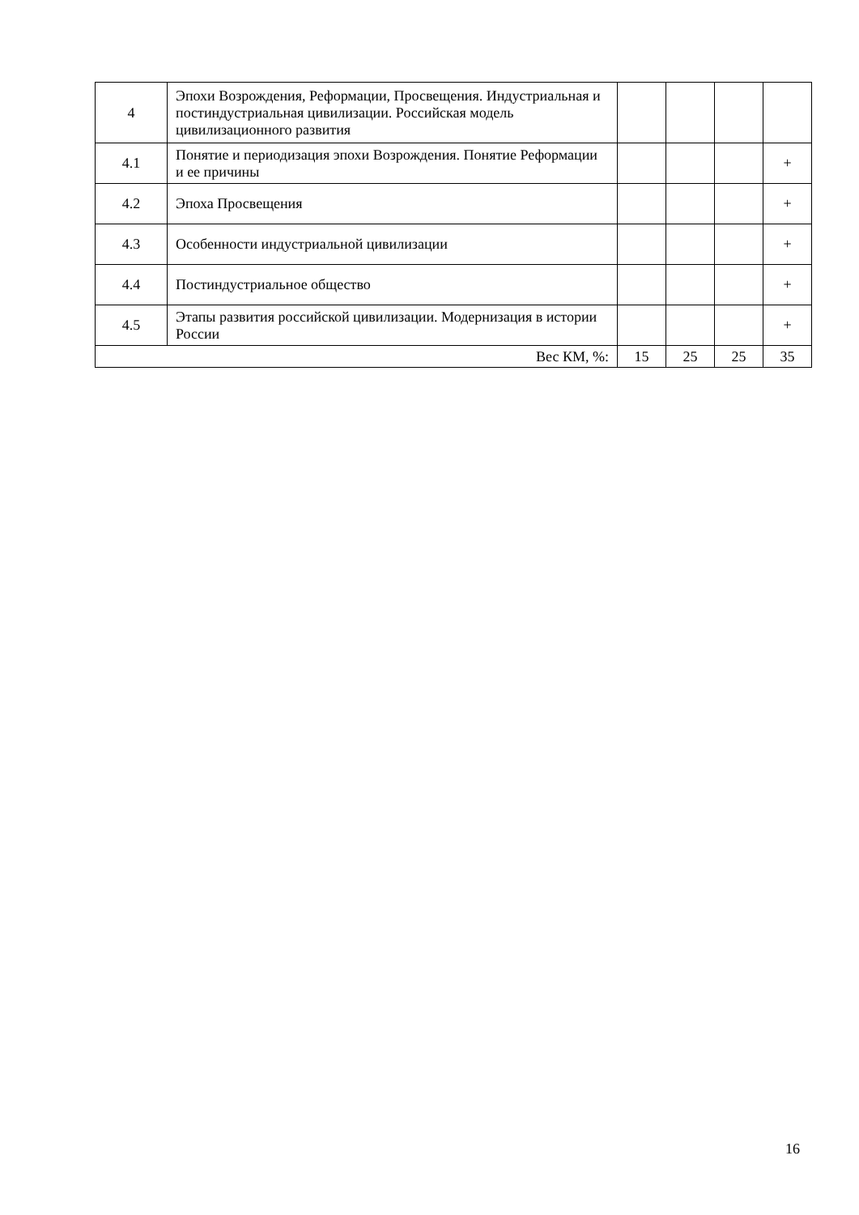| 4 | Эпохи Возрождения, Реформации, Просвещения. Индустриальная и постиндустриальная цивилизации. Российская модель цивилизационного развития | | | | |
| 4.1 | Понятие и периодизация эпохи Возрождения. Понятие Реформации и ее причины | | | | + |
| 4.2 | Эпоха Просвещения | | | | + |
| 4.3 | Особенности индустриальной цивилизации | | | | + |
| 4.4 | Постиндустриальное общество | | | | + |
| 4.5 | Этапы развития российской цивилизации. Модернизация в истории России | | | | + |
| Вес КМ, %: | | 15 | 25 | 25 | 35 |
16